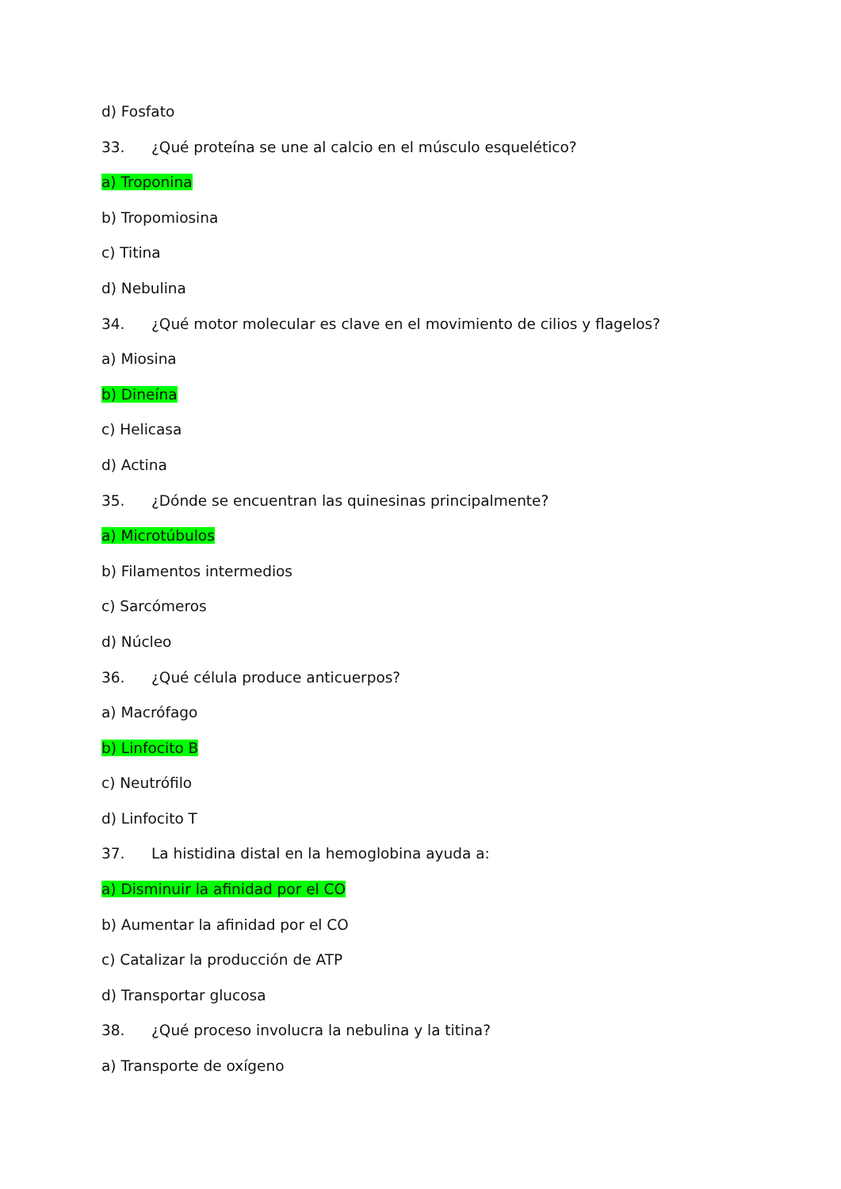d) Fosfato
33. ¿Qué proteína se une al calcio en el músculo esquelético?
a) Troponina
b) Tropomiosina
c) Titina
d) Nebulina
34. ¿Qué motor molecular es clave en el movimiento de cilios y flagelos?
a) Miosina
b) Dineína
c) Helicasa
d) Actina
35. ¿Dónde se encuentran las quinesinas principalmente?
a) Microtúbulos
b) Filamentos intermedios
c) Sarcómeros
d) Núcleo
36. ¿Qué célula produce anticuerpos?
a) Macrófago
b) Linfocito B
c) Neutrófilo
d) Linfocito T
37. La histidina distal en la hemoglobina ayuda a:
a) Disminuir la afinidad por el CO
b) Aumentar la afinidad por el CO
c) Catalizar la producción de ATP
d) Transportar glucosa
38. ¿Qué proceso involucra la nebulina y la titina?
a) Transporte de oxígeno